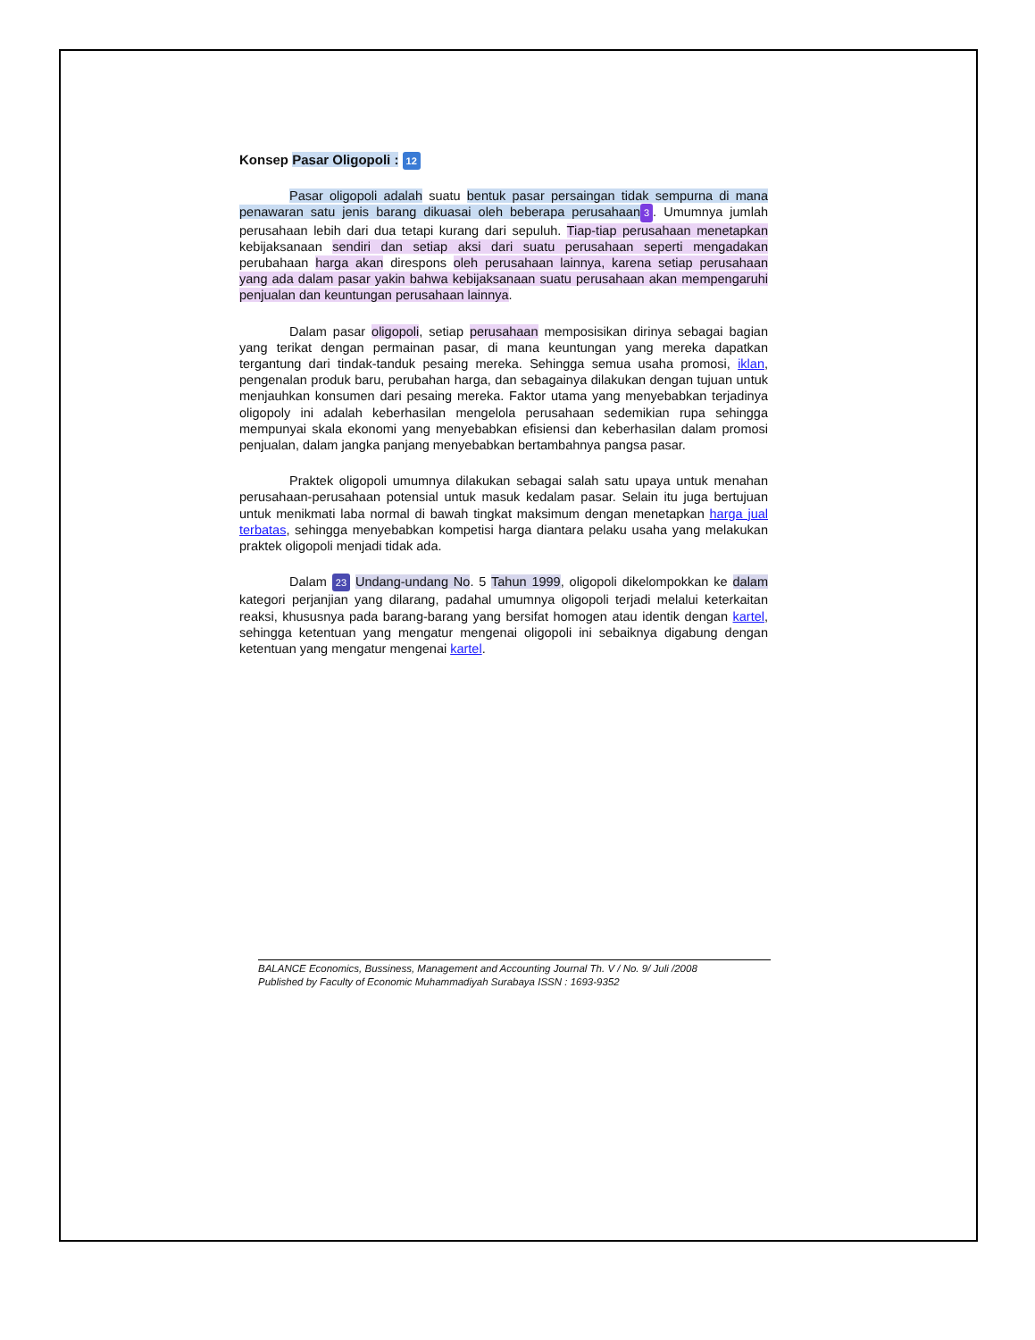Konsep Pasar Oligopoli : 12
Pasar oligopoli adalah suatu bentuk pasar persaingan tidak sempurna di mana penawaran satu jenis barang dikuasai oleh beberapa perusahaan 3. Umumnya jumlah perusahaan lebih dari dua tetapi kurang dari sepuluh. Tiap-tiap perusahaan menetapkan kebijaksanaan sendiri dan setiap aksi dari suatu perusahaan seperti mengadakan perubahaan harga akan direspons oleh perusahaan lainnya, karena setiap perusahaan yang ada dalam pasar yakin bahwa kebijaksanaan suatu perusahaan akan mempengaruhi penjualan dan keuntungan perusahaan lainnya.
Dalam pasar oligopoli, setiap perusahaan memposisikan dirinya sebagai bagian yang terikat dengan permainan pasar, di mana keuntungan yang mereka dapatkan tergantung dari tindak-tanduk pesaing mereka. Sehingga semua usaha promosi, iklan, pengenalan produk baru, perubahan harga, dan sebagainya dilakukan dengan tujuan untuk menjauhkan konsumen dari pesaing mereka. Faktor utama yang menyebabkan terjadinya oligopoly ini adalah keberhasilan mengelola perusahaan sedemikian rupa sehingga mempunyai skala ekonomi yang menyebabkan efisiensi dan keberhasilan dalam promosi penjualan, dalam jangka panjang menyebabkan bertambahnya pangsa pasar.
Praktek oligopoli umumnya dilakukan sebagai salah satu upaya untuk menahan perusahaan-perusahaan potensial untuk masuk kedalam pasar. Selain itu juga bertujuan untuk menikmati laba normal di bawah tingkat maksimum dengan menetapkan harga jual terbatas, sehingga menyebabkan kompetisi harga diantara pelaku usaha yang melakukan praktek oligopoli menjadi tidak ada.
Dalam 23 Undang-undang No. 5 Tahun 1999, oligopoli dikelompokkan ke dalam kategori perjanjian yang dilarang, padahal umumnya oligopoli terjadi melalui keterkaitan reaksi, khususnya pada barang-barang yang bersifat homogen atau identik dengan kartel, sehingga ketentuan yang mengatur mengenai oligopoli ini sebaiknya digabung dengan ketentuan yang mengatur mengenai kartel.
BALANCE Economics, Bussiness, Management and Accounting Journal Th. V / No. 9/ Juli /2008
Published by Faculty of Economic Muhammadiyah Surabaya ISSN : 1693-9352